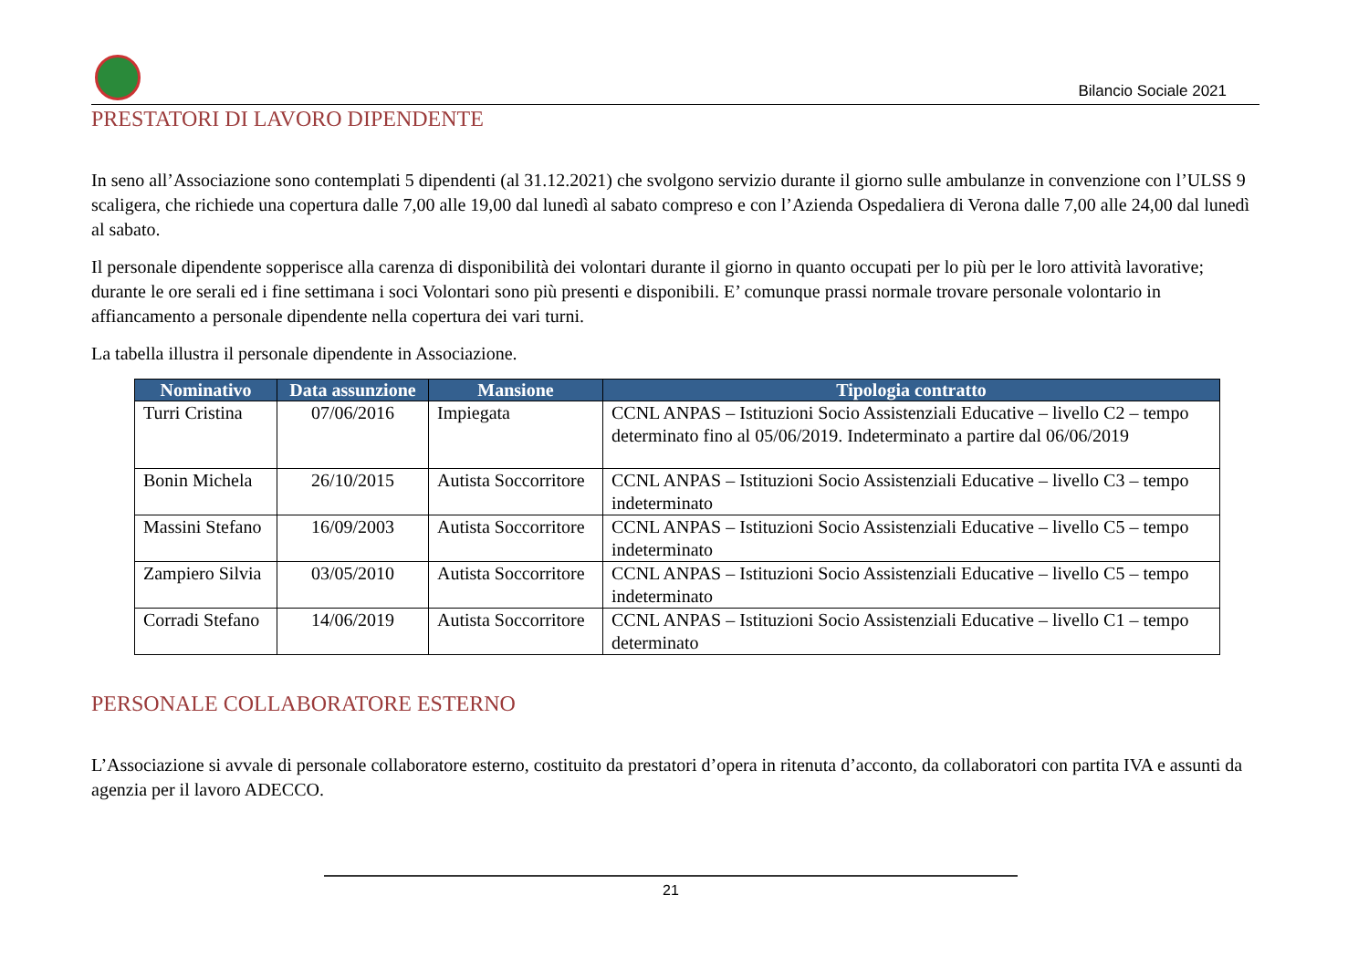Bilancio Sociale 2021
PRESTATORI DI LAVORO DIPENDENTE
In seno all’Associazione sono contemplati 5 dipendenti (al 31.12.2021) che svolgono servizio durante il giorno sulle ambulanze in convenzione con l’ULSS 9 scaligera, che richiede una copertura dalle 7,00 alle 19,00 dal lunedì al sabato compreso e con l’Azienda Ospedaliera di Verona dalle 7,00 alle 24,00 dal lunedì al sabato.
Il personale dipendente sopperisce alla carenza di disponibilità dei volontari durante il giorno in quanto occupati per lo più per le loro attività lavorative; durante le ore serali ed i fine settimana i soci Volontari sono più presenti e disponibili. E’ comunque prassi normale trovare personale volontario in affiancamento a personale dipendente nella copertura dei vari turni.
La tabella illustra il personale dipendente in Associazione.
| Nominativo | Data assunzione | Mansione | Tipologia contratto |
| --- | --- | --- | --- |
| Turri Cristina | 07/06/2016 | Impiegata | CCNL ANPAS – Istituzioni Socio Assistenziali Educative – livello C2 – tempo determinato fino al 05/06/2019. Indeterminato a partire dal 06/06/2019 |
| Bonin Michela | 26/10/2015 | Autista Soccorritore | CCNL ANPAS – Istituzioni Socio Assistenziali Educative – livello C3 – tempo indeterminato |
| Massini Stefano | 16/09/2003 | Autista Soccorritore | CCNL ANPAS – Istituzioni Socio Assistenziali Educative – livello C5 – tempo indeterminato |
| Zampiero Silvia | 03/05/2010 | Autista Soccorritore | CCNL ANPAS – Istituzioni Socio Assistenziali Educative – livello C5 – tempo indeterminato |
| Corradi Stefano | 14/06/2019 | Autista Soccorritore | CCNL ANPAS – Istituzioni Socio Assistenziali Educative – livello C1 – tempo determinato |
PERSONALE COLLABORATORE ESTERNO
L’Associazione si avvale di personale collaboratore esterno, costituito da prestatori d’opera in ritenuta d’acconto, da collaboratori con partita IVA e assunti da agenzia per il lavoro ADECCO.
21